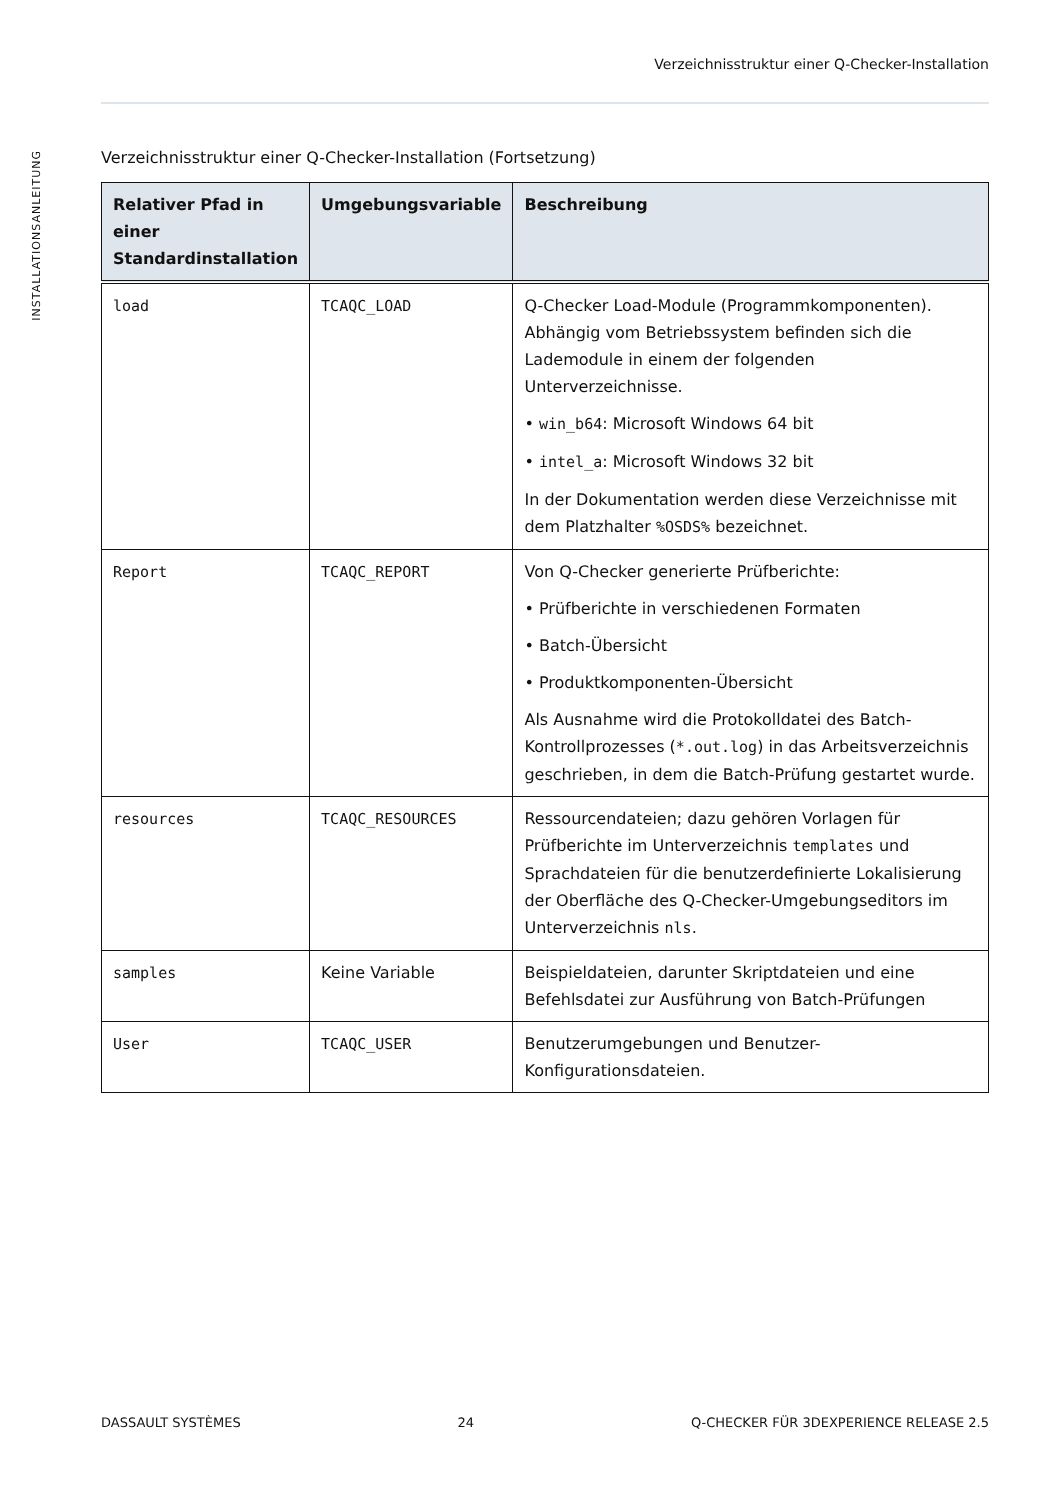Verzeichnisstruktur einer Q-Checker-Installation
INSTALLATIONSANLEITUNG
Verzeichnisstruktur einer Q-Checker-Installation (Fortsetzung)
| Relativer Pfad in einer Standardinstallation | Umgebungsvariable | Beschreibung |
| --- | --- | --- |
| load | TCAQC_LOAD | Q-Checker Load-Module (Programmkomponenten). Abhängig vom Betriebssystem befinden sich die Lademodule in einem der folgenden Unterverzeichnisse. • win_b64 : Microsoft Windows 64 bit • intel_a : Microsoft Windows 32 bit In der Dokumentation werden diese Verzeichnisse mit dem Platzhalter %OSDS% bezeichnet. |
| Report | TCAQC_REPORT | Von Q-Checker generierte Prüfberichte: • Prüfberichte in verschiedenen Formaten • Batch-Übersicht • Produktkomponenten-Übersicht Als Ausnahme wird die Protokolldatei des Batch-Kontrollprozesses ( *.out.log ) in das Arbeitsverzeichnis geschrieben, in dem die Batch-Prüfung gestartet wurde. |
| resources | TCAQC_RESOURCES | Ressourcendateien; dazu gehören Vorlagen für Prüfberichte im Unterverzeichnis templates und Sprachdateien für die benutzerdefinierte Lokalisierung der Oberfläche des Q-Checker-Umgebungseditors im Unterverzeichnis nls . |
| samples | Keine Variable | Beispieldateien, darunter Skriptdateien und eine Befehlsdatei zur Ausführung von Batch-Prüfungen |
| User | TCAQC_USER | Benutzerumgebungen und Benutzer-Konfigurationsdateien. |
DASSAULT SYSTÈMES 24 Q-CHECKER FÜR 3DEXPERIENCE RELEASE 2.5